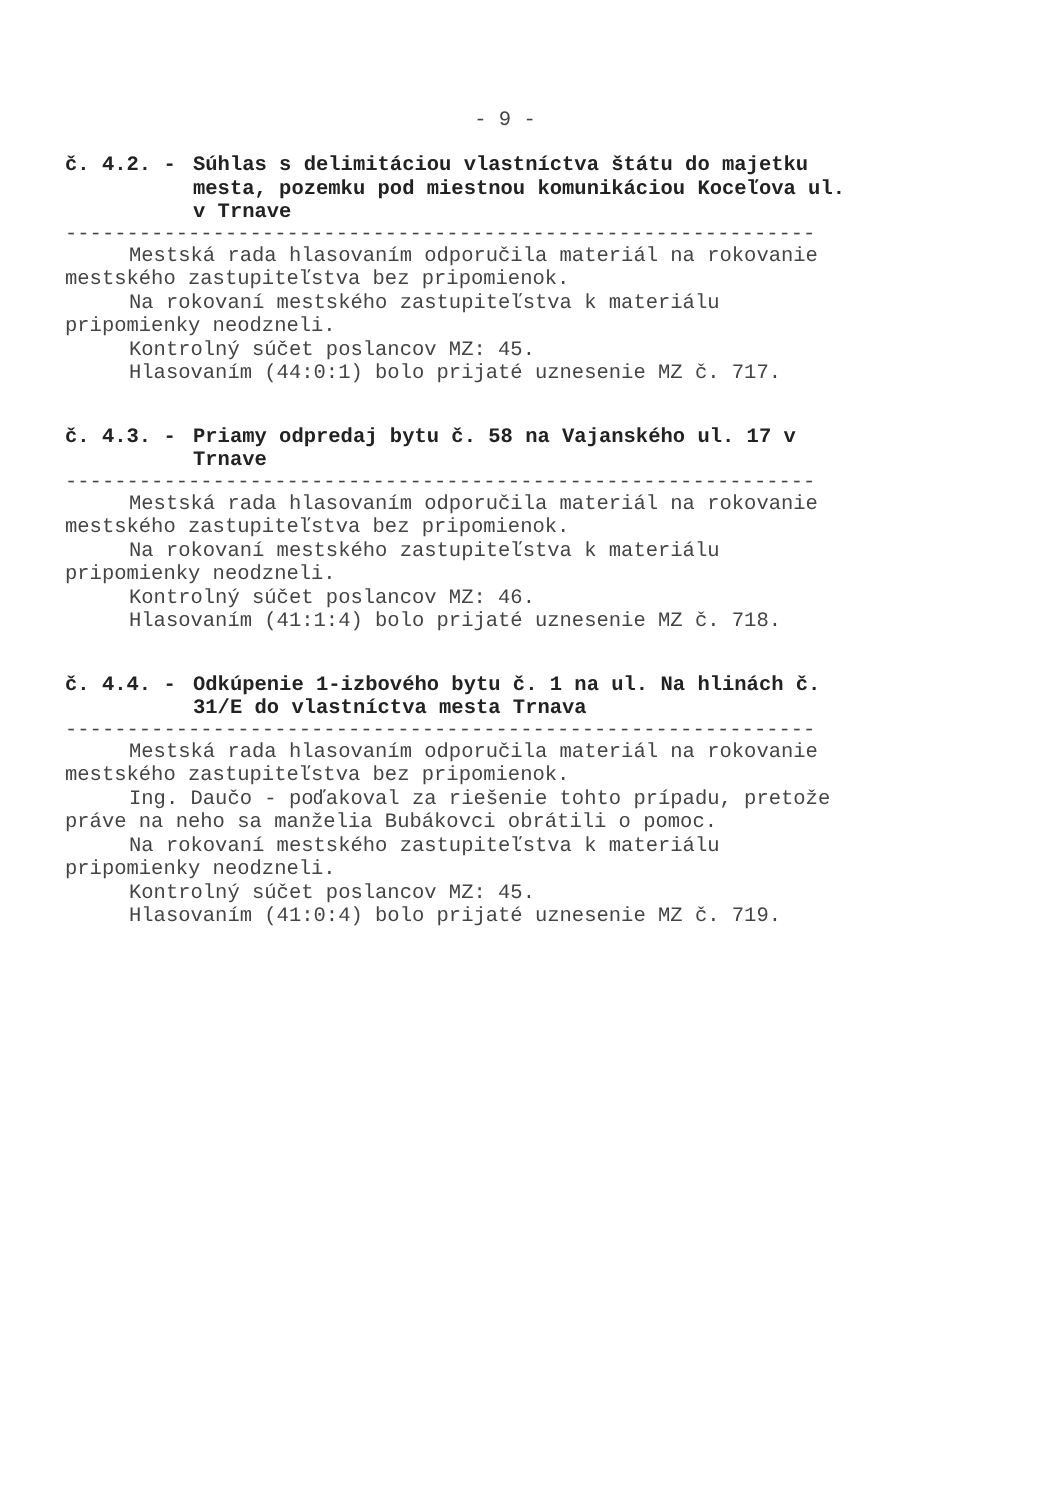- 9 -
č. 4.2. - Súhlas s delimitáciou vlastníctva štátu do majetku mesta, pozemku pod miestnou komunikáciou Koceľova ul. v Trnave
-------------------------------------------------------------
Mestská rada hlasovaním odporučila materiál na rokovanie mestského zastupiteľstva bez pripomienok.
Na rokovaní mestského zastupiteľstva k materiálu pripomienky neodzneli.
Kontrolný súčet poslancov MZ: 45.
Hlasovaním (44:0:1) bolo prijaté uznesenie MZ č. 717.
č. 4.3. - Priamy odpredaj bytu č. 58 na Vajanského ul. 17 v Trnave
-------------------------------------------------------------
Mestská rada hlasovaním odporučila materiál na rokovanie mestského zastupiteľstva bez pripomienok.
Na rokovaní mestského zastupiteľstva k materiálu pripomienky neodzneli.
Kontrolný súčet poslancov MZ: 46.
Hlasovaním (41:1:4) bolo prijaté uznesenie MZ č. 718.
č. 4.4. - Odkúpenie 1-izbového bytu č. 1 na ul. Na hlinách č. 31/E do vlastníctva mesta Trnava
-------------------------------------------------------------
Mestská rada hlasovaním odporučila materiál na rokovanie mestského zastupiteľstva bez pripomienok.
Ing. Daučo - poďakoval za riešenie tohto prípadu, pretože práve na neho sa manželia Bubákovci obrátili o pomoc.
Na rokovaní mestského zastupiteľstva k materiálu pripomienky neodzneli.
Kontrolný súčet poslancov MZ: 45.
Hlasovaním (41:0:4) bolo prijaté uznesenie MZ č. 719.